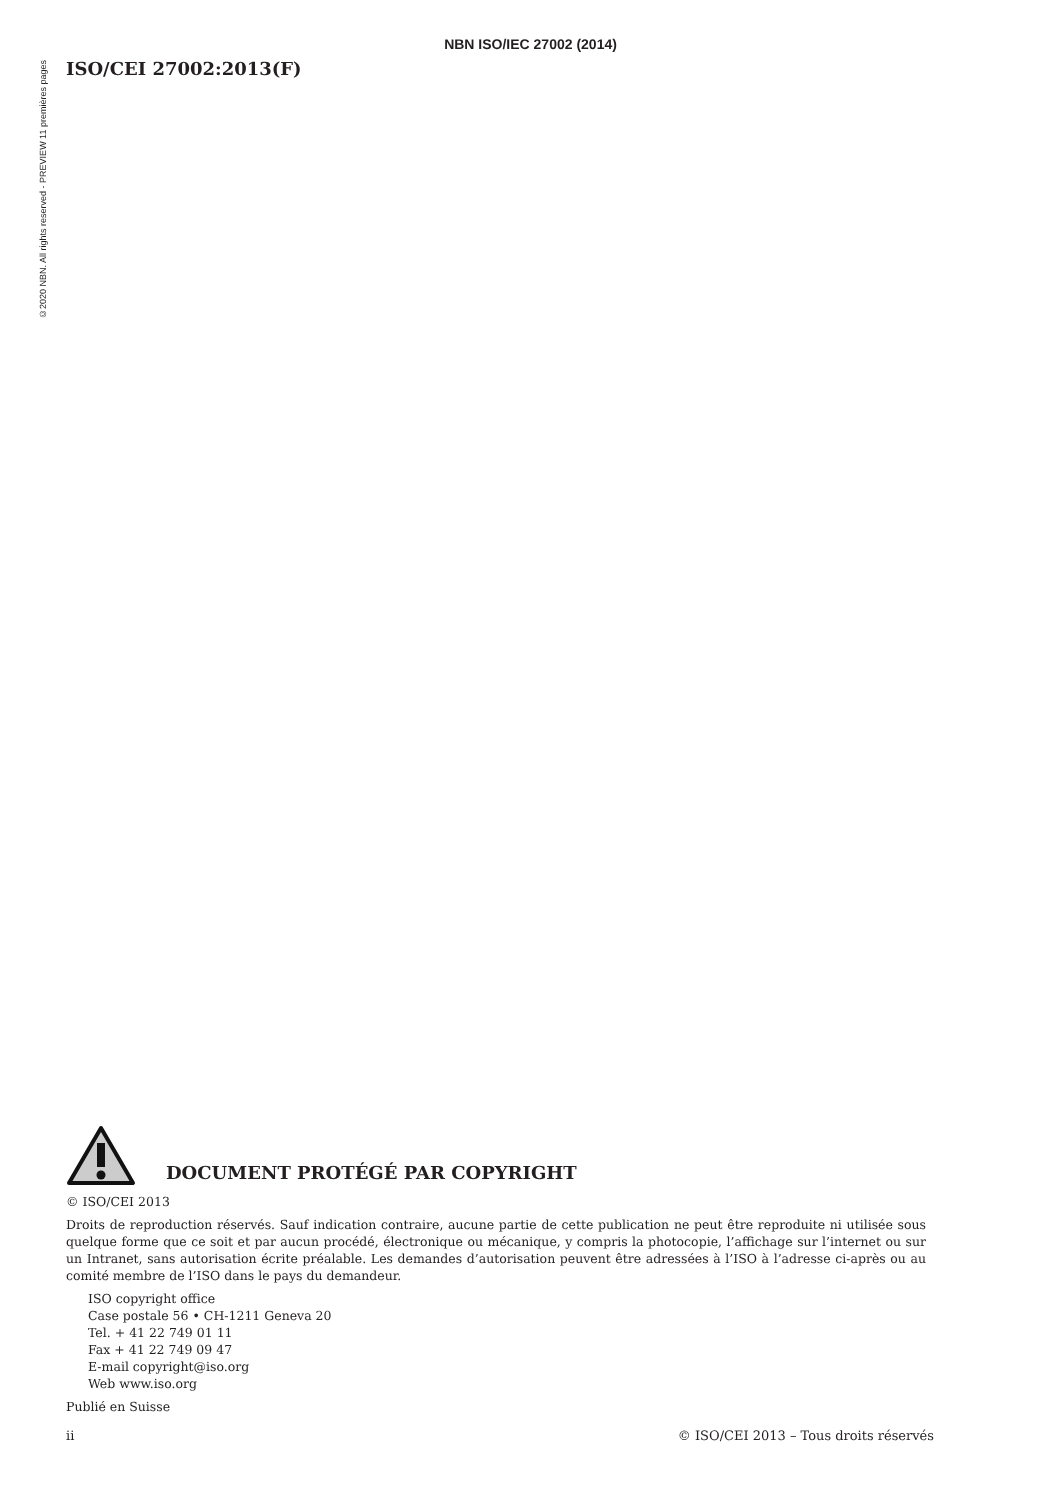NBN ISO/IEC 27002 (2014)
©2020 NBN. All rights reserved - PREVIEW 11 premières pages
ISO/CEI 27002:2013(F)
DOCUMENT PROTÉGÉ PAR COPYRIGHT
© ISO/CEI 2013
Droits de reproduction réservés. Sauf indication contraire, aucune partie de cette publication ne peut être reproduite ni utilisée sous quelque forme que ce soit et par aucun procédé, électronique ou mécanique, y compris la photocopie, l’affichage sur l’internet ou sur un Intranet, sans autorisation écrite préalable. Les demandes d’autorisation peuvent être adressées à l’ISO à l’adresse ci-après ou au comité membre de l’ISO dans le pays du demandeur.
ISO copyright office
Case postale 56 • CH-1211 Geneva 20
Tel. + 41 22 749 01 11
Fax + 41 22 749 09 47
E-mail copyright@iso.org
Web www.iso.org
Publié en Suisse
ii © ISO/CEI 2013 – Tous droits réservés